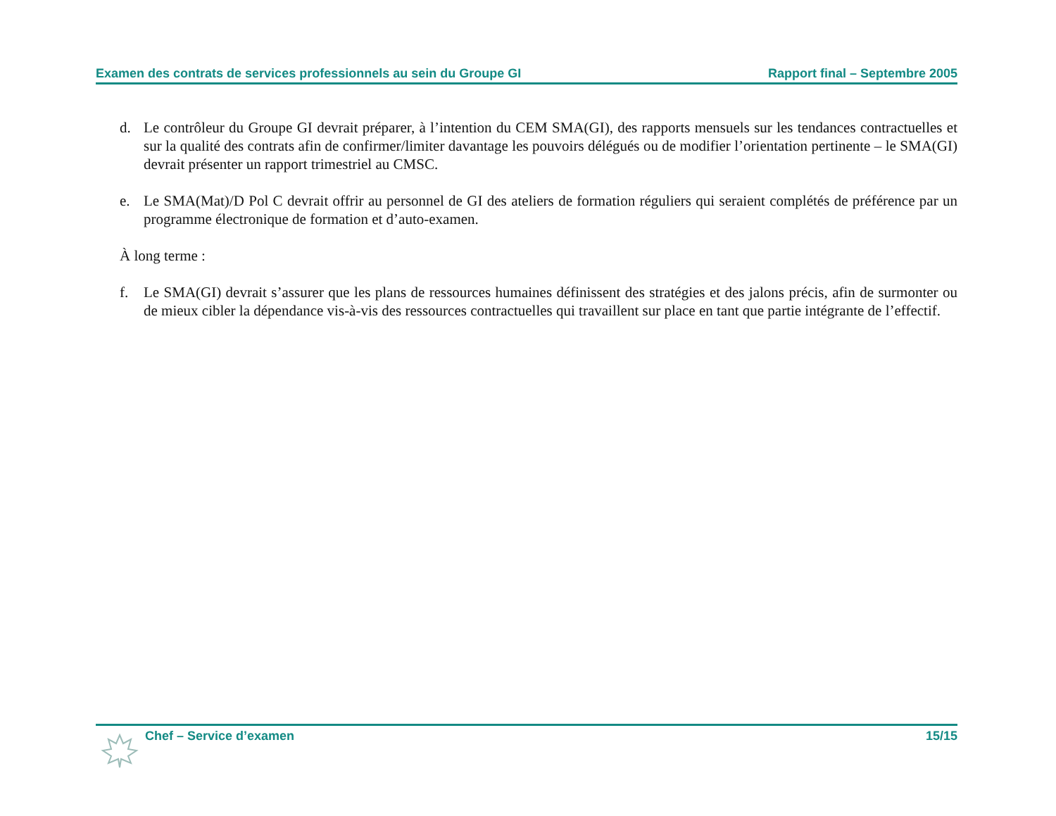Examen des contrats de services professionnels au sein du Groupe GI Rapport final – Septembre 2005
d. Le contrôleur du Groupe GI devrait préparer, à l’intention du CEM SMA(GI), des rapports mensuels sur les tendances contractuelles et sur la qualité des contrats afin de confirmer/limiter davantage les pouvoirs délégués ou de modifier l’orientation pertinente – le SMA(GI) devrait présenter un rapport trimestriel au CMSC.
e. Le SMA(Mat)/D Pol C devrait offrir au personnel de GI des ateliers de formation réguliers qui seraient complétés de préférence par un programme électronique de formation et d’auto-examen.
À long terme :
f. Le SMA(GI) devrait s’assurer que les plans de ressources humaines définissent des stratégies et des jalons précis, afin de surmonter ou de mieux cibler la dépendance vis-à-vis des ressources contractuelles qui travaillent sur place en tant que partie intégrante de l’effectif.
Chef – Service d’examen 15/15